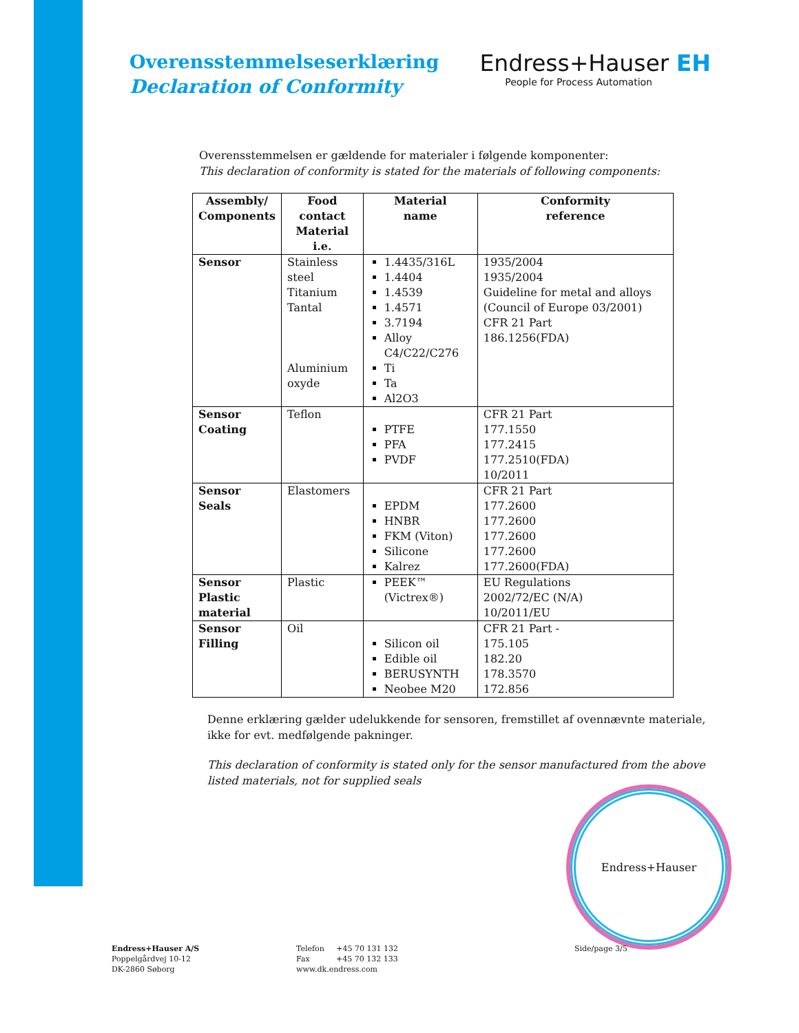Overensstemmelseserklæring
Declaration of Conformity
Endress+Hauser EH
People for Process Automation
Overensstemmelsen er gældende for materialer i følgende komponenter:
This declaration of conformity is stated for the materials of following components:
| Assembly/ Components | Food contact Material i.e. | Material name | Conformity reference |
| --- | --- | --- | --- |
| Sensor | Stainless steel Titanium Tantal Aluminium oxyde | 1.4435/316L 1.4404 1.4539 1.4571 3.7194 Alloy C4/C22/C276 Ti Ta Al2O3 | 1935/2004 1935/2004 Guideline for metal and alloys (Council of Europe 03/2001) CFR 21 Part 186.1256(FDA) |
| Sensor Coating | Teflon | PTFE PFA PVDF | CFR 21 Part 177.1550 177.2415 177.2510(FDA) 10/2011 |
| Sensor Seals | Elastomers | EPDM HNBR FKM (Viton) Silicone Kalrez | CFR 21 Part 177.2600 177.2600 177.2600 177.2600 177.2600(FDA) |
| Sensor Plastic material | Plastic | PEEK™ (Victrex®) | EU Regulations 2002/72/EC (N/A) 10/2011/EU |
| Sensor Filling | Oil | Silicon oil Edible oil BERUSYNTH Neobee M20 | CFR 21 Part - 175.105 182.20 178.3570 172.856 |
Denne erklæring gælder udelukkende for sensoren, fremstillet af ovennævnte materiale, ikke for evt. medfølgende pakninger.
This declaration of conformity is stated only for the sensor manufactured from the above listed materials, not for supplied seals
Endress+Hauser
Endress+Hauser A/S
Poppelgårdvej 10-12
DK-2860 Søborg
Telefon +45 70 131 132
Fax +45 70 132 133
www.dk.endress.com
Side/page 3/5